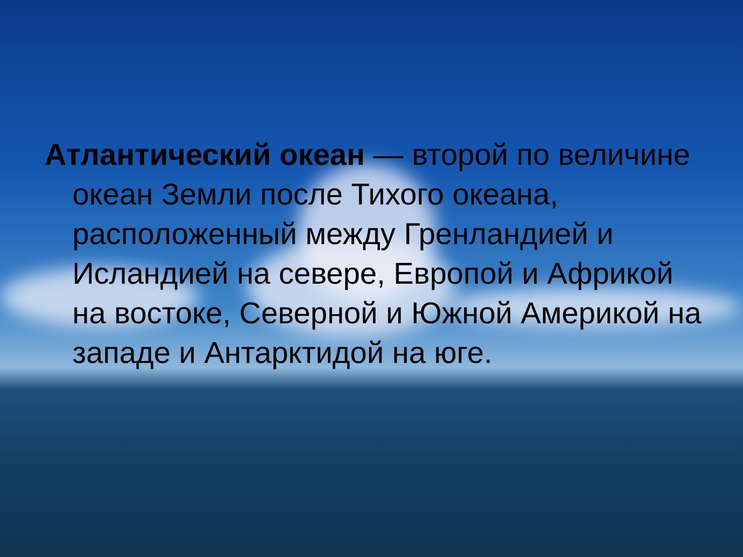Атлантический океан — второй по величине океан Земли после Тихого океана, расположенный между Гренландией и Исландией на севере, Европой и Африкой на востоке, Северной и Южной Америкой на западе и Антарктидой на юге.